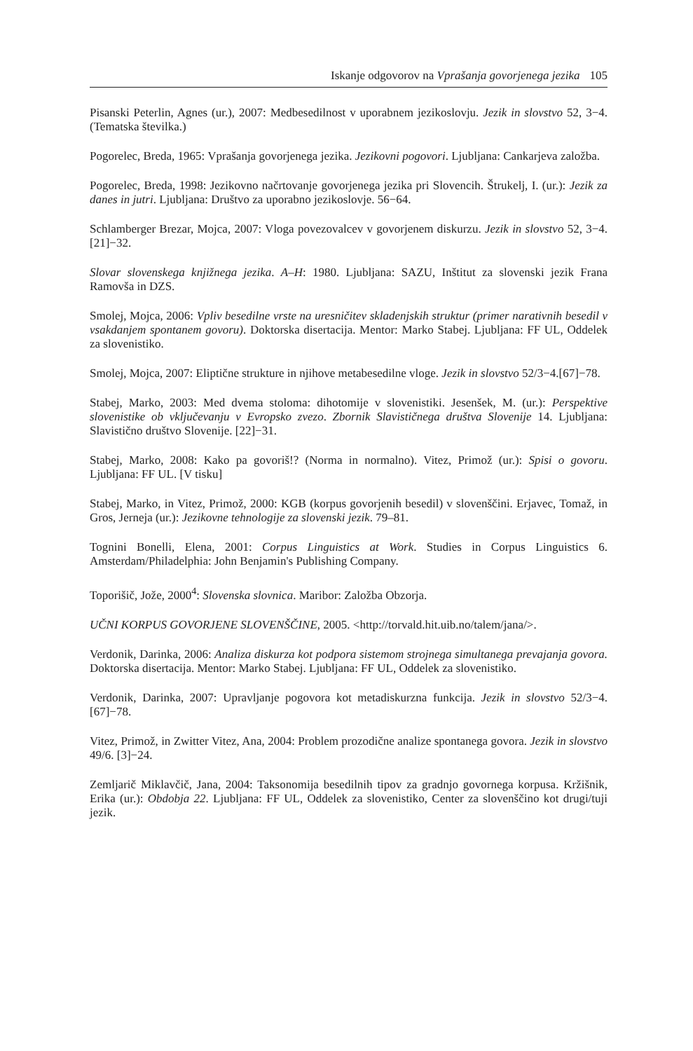Iskanje odgovorov na Vprašanja govorjenega jezika 105
Pisanski Peterlin, Agnes (ur.), 2007: Medbesedilnost v uporabnem jezikoslovju. Jezik in slovstvo 52, 3−4. (Tematska številka.)
Pogorelec, Breda, 1965: Vprašanja govorjenega jezika. Jezikovni pogovori. Ljubljana: Cankarjeva založba.
Pogorelec, Breda, 1998: Jezikovno načrtovanje govorjenega jezika pri Slovencih. Štrukelj, I. (ur.): Jezik za danes in jutri. Ljubljana: Društvo za uporabno jezikoslovje. 56−64.
Schlamberger Brezar, Mojca, 2007: Vloga povezovalcev v govorjenem diskurzu. Jezik in slovstvo 52, 3−4. [21]−32.
Slovar slovenskega knjižnega jezika. A–H: 1980. Ljubljana: SAZU, Inštitut za slovenski jezik Frana Ramovša in DZS.
Smolej, Mojca, 2006: Vpliv besedilne vrste na uresničitev skladenjskih struktur (primer narativnih besedil v vsakdanjem spontanem govoru). Doktorska disertacija. Mentor: Marko Stabej. Ljubljana: FF UL, Oddelek za slovenistiko.
Smolej, Mojca, 2007: Eliptične strukture in njihove metabesedilne vloge. Jezik in slovstvo 52/3−4.[67]−78.
Stabej, Marko, 2003: Med dvema stoloma: dihotomije v slovenistiki. Jesenšek, M. (ur.): Perspektive slovenistike ob vključevanju v Evropsko zvezo. Zbornik Slavističnega društva Slovenije 14. Ljubljana: Slavistično društvo Slovenije. [22]−31.
Stabej, Marko, 2008: Kako pa govoriš!? (Norma in normalno). Vitez, Primož (ur.): Spisi o govoru. Ljubljana: FF UL. [V tisku]
Stabej, Marko, in Vitez, Primož, 2000: KGB (korpus govorjenih besedil) v slovenščini. Erjavec, Tomaž, in Gros, Jerneja (ur.): Jezikovne tehnologije za slovenski jezik. 79–81.
Tognini Bonelli, Elena, 2001: Corpus Linguistics at Work. Studies in Corpus Linguistics 6. Amsterdam/Philadelphia: John Benjamin's Publishing Company.
Toporišič, Jože, 2000<sup>4</sup>: Slovenska slovnica. Maribor: Založba Obzorja.
UČNI KORPUS GOVORJENE SLOVENŠČINE, 2005. <http://torvald.hit.uib.no/talem/jana/>.
Verdonik, Darinka, 2006: Analiza diskurza kot podpora sistemom strojnega simultanega prevajanja govora. Doktorska disertacija. Mentor: Marko Stabej. Ljubljana: FF UL, Oddelek za slovenistiko.
Verdonik, Darinka, 2007: Upravljanje pogovora kot metadiskurzna funkcija. Jezik in slovstvo 52/3−4. [67]−78.
Vitez, Primož, in Zwitter Vitez, Ana, 2004: Problem prozodične analize spontanega govora. Jezik in slovstvo 49/6. [3]−24.
Zemljarič Miklavčič, Jana, 2004: Taksonomija besedilnih tipov za gradnjo govornega korpusa. Kržišnik, Erika (ur.): Obdobja 22. Ljubljana: FF UL, Oddelek za slovenistiko, Center za slovenščino kot drugi/tuji jezik.